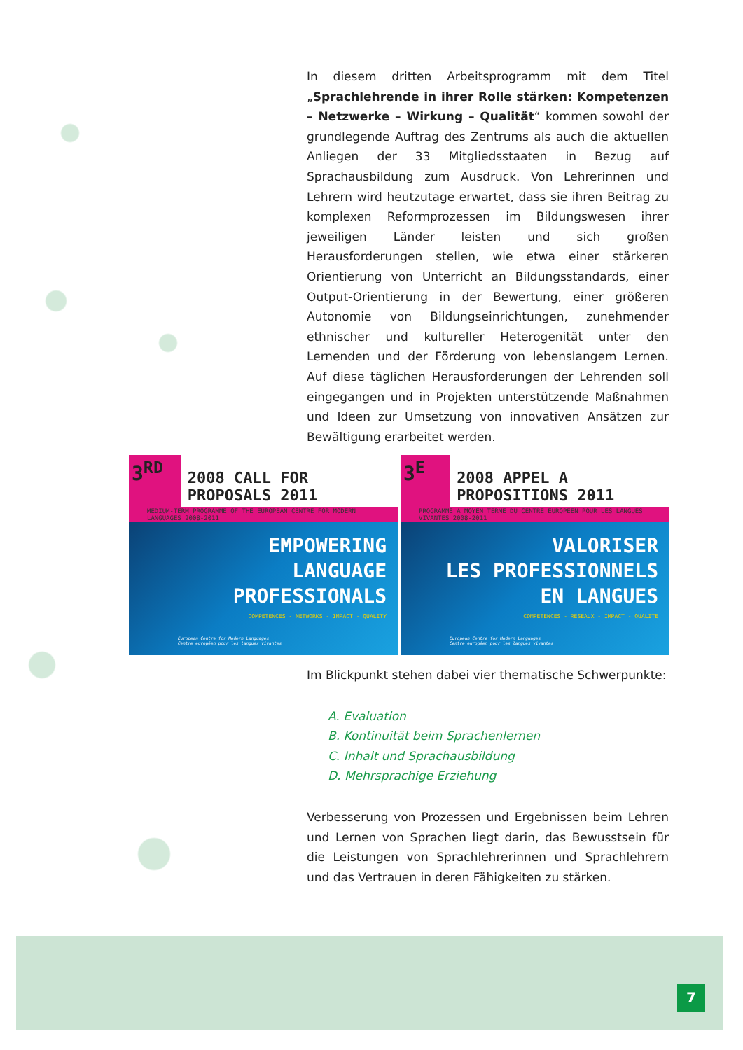In diesem dritten Arbeitsprogramm mit dem Titel „Sprachlehrende in ihrer Rolle stärken: Kompetenzen – Netzwerke – Wirkung – Qualität“ kommen sowohl der grundlegende Auftrag des Zentrums als auch die aktuellen Anliegen der 33 Mitgliedsstaaten in Bezug auf Sprachausbildung zum Ausdruck. Von Lehrerinnen und Lehrern wird heutzutage erwartet, dass sie ihren Beitrag zu komplexen Reformprozessen im Bildungswesen ihrer jeweiligen Länder leisten und sich großen Herausforderungen stellen, wie etwa einer stärkeren Orientierung von Unterricht an Bildungsstandards, einer Output-Orientierung in der Bewertung, einer größeren Autonomie von Bildungseinrichtungen, zunehmender ethnischer und kultureller Heterogenität unter den Lernenden und der Förderung von lebenslangem Lernen. Auf diese täglichen Herausforderungen der Lehrenden soll eingegangen und in Projekten unterstützende Maßnahmen und Ideen zur Umsetzung von innovativen Ansätzen zur Bewältigung erarbeitet werden.
3<sup>RD</sup>
2008 CALL FOR PROPOSALS 2011
MEDIUM-TERM PROGRAMME OF THE EUROPEAN CENTRE FOR MODERN LANGUAGES 2008-2011
EMPOWERING
LANGUAGE
PROFESSIONALS
COMPETENCES - NETWORKS - IMPACT - QUALITY
European Centre for Modern Languages
Centre européen pour les langues vivantes
3<sup>E</sup>
2008 APPEL A PROPOSITIONS 2011
PROGRAMME A MOYEN TERME DU CENTRE EUROPEEN POUR LES LANGUES VIVANTES 2008-2011
VALORISER
LES PROFESSIONNELS
EN LANGUES
COMPETENCES - RESEAUX - IMPACT - QUALITE
European Centre for Modern Languages
Centre européen pour les langues vivantes
Im Blickpunkt stehen dabei vier thematische Schwerpunkte:
A. Evaluation
B. Kontinuität beim Sprachenlernen
C. Inhalt und Sprachausbildung
D. Mehrsprachige Erziehung
Verbesserung von Prozessen und Ergebnissen beim Lehren und Lernen von Sprachen liegt darin, das Bewusstsein für die Leistungen von Sprachlehrerinnen und Sprachlehrern und das Vertrauen in deren Fähigkeiten zu stärken.
7